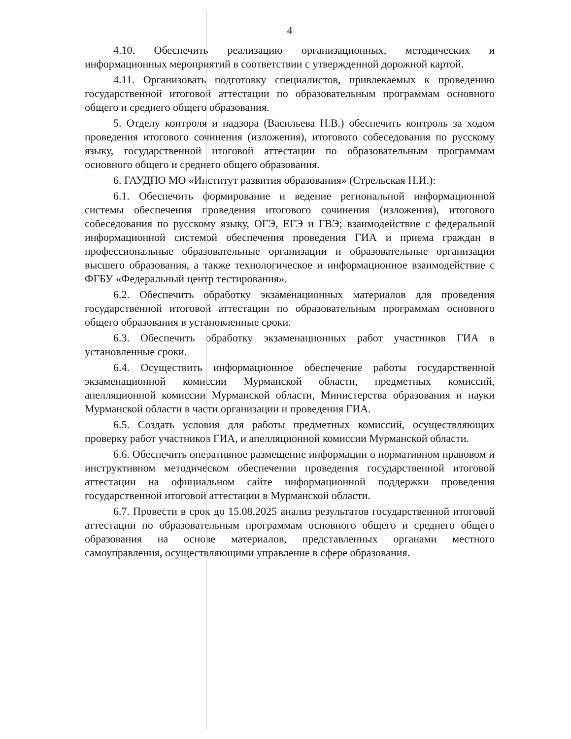4
4.10. Обеспечить реализацию организационных, методических и информационных мероприятий в соответствии с утвержденной дорожной картой.
4.11. Организовать подготовку специалистов, привлекаемых к проведению государственной итоговой аттестации по образовательным программам основного общего и среднего общего образования.
5. Отделу контроля и надзора (Васильева Н.В.) обеспечить контроль за ходом проведения итогового сочинения (изложения), итогового собеседования по русскому языку, государственной итоговой аттестации по образовательным программам основного общего и среднего общего образования.
6. ГАУДПО МО «Институт развития образования» (Стрельская Н.И.):
6.1. Обеспечить формирование и ведение региональной информационной системы обеспечения проведения итогового сочинения (изложения), итогового собеседования по русскому языку, ОГЭ, ЕГЭ и ГВЭ; взаимодействие с федеральной информационной системой обеспечения проведения ГИА и приема граждан в профессиональные образовательные организации и образовательные организации высшего образования, а также технологическое и информационное взаимодействие с ФГБУ «Федеральный центр тестирования».
6.2. Обеспечить обработку экзаменационных материалов для проведения государственной итоговой аттестации по образовательным программам основного общего образования в установленные сроки.
6.3. Обеспечить обработку экзаменационных работ участников ГИА в установленные сроки.
6.4. Осуществить информационное обеспечение работы государственной экзаменационной комиссии Мурманской области, предметных комиссий, апелляционной комиссии Мурманской области, Министерства образования и науки Мурманской области в части организации и проведения ГИА.
6.5. Создать условия для работы предметных комиссий, осуществляющих проверку работ участников ГИА, и апелляционной комиссии Мурманской области.
6.6. Обеспечить оперативное размещение информации о нормативном правовом и инструктивном методическом обеспечении проведения государственной итоговой аттестации на официальном сайте информационной поддержки проведения государственной итоговой аттестации в Мурманской области.
6.7. Провести в срок до 15.08.2025 анализ результатов государственной итоговой аттестации по образовательным программам основного общего и среднего общего образования на основе материалов, представленных органами местного самоуправления, осуществляющими управление в сфере образования.